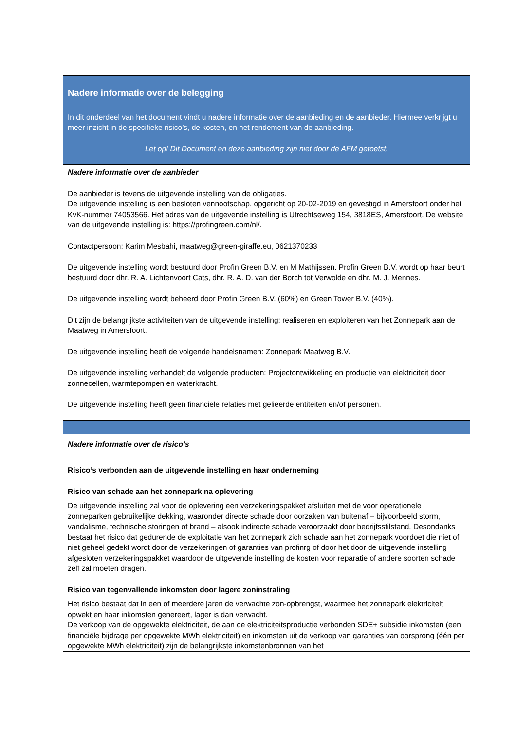Nadere informatie over de belegging
In dit onderdeel van het document vindt u nadere informatie over de aanbieding en de aanbieder. Hiermee verkrijgt u meer inzicht in de specifieke risico’s, de kosten, en het rendement van de aanbieding.
Let op! Dit Document en deze aanbieding zijn niet door de AFM getoetst.
Nadere informatie over de aanbieder
De aanbieder is tevens de uitgevende instelling van de obligaties.
De uitgevende instelling is een besloten vennootschap, opgericht op 20-02-2019 en gevestigd in Amersfoort onder het KvK-nummer 74053566. Het adres van de uitgevende instelling is Utrechtseweg 154, 3818ES, Amersfoort. De website van de uitgevende instelling is: https://profingreen.com/nl/.
Contactpersoon: Karim Mesbahi, maatweg@green-giraffe.eu, 0621370233
De uitgevende instelling wordt bestuurd door Profin Green B.V. en M Mathijssen. Profin Green B.V. wordt op haar beurt bestuurd door dhr. R. A. Lichtenvoort Cats, dhr. R. A. D. van der Borch tot Verwolde en dhr. M. J. Mennes.
De uitgevende instelling wordt beheerd door Profin Green B.V. (60%) en Green Tower B.V. (40%).
Dit zijn de belangrijkste activiteiten van de uitgevende instelling: realiseren en exploiteren van het Zonnepark aan de Maatweg in Amersfoort.
De uitgevende instelling heeft de volgende handelsnamen: Zonnepark Maatweg B.V.
De uitgevende instelling verhandelt de volgende producten: Projectontwikkeling en productie van elektriciteit door zonnecellen, warmtepompen en waterkracht.
De uitgevende instelling heeft geen financiële relaties met gelieerde entiteiten en/of personen.
Nadere informatie over de risico’s
Risico’s verbonden aan de uitgevende instelling en haar onderneming
Risico van schade aan het zonnepark na oplevering
De uitgevende instelling zal voor de oplevering een verzekeringspakket afsluiten met de voor operationele zonneparken gebruikelijke dekking, waaronder directe schade door oorzaken van buitenaf – bijvoorbeeld storm, vandalisme, technische storingen of brand – alsook indirecte schade veroorzaakt door bedrijfsstilstand. Desondanks bestaat het risico dat gedurende de exploitatie van het zonnepark zich schade aan het zonnepark voordoet die niet of niet geheel gedekt wordt door de verzekeringen of garanties van profinrg of door het door de uitgevende instelling afgesloten verzekeringspakket waardoor de uitgevende instelling de kosten voor reparatie of andere soorten schade zelf zal moeten dragen.
Risico van tegenvallende inkomsten door lagere zoninstraling
Het risico bestaat dat in een of meerdere jaren de verwachte zon-opbrengst, waarmee het zonnepark elektriciteit opwekt en haar inkomsten genereert, lager is dan verwacht.
De verkoop van de opgewekte elektriciteit, de aan de elektriciteitsproductie verbonden SDE+ subsidie inkomsten (een financiële bijdrage per opgewekte MWh elektriciteit) en inkomsten uit de verkoop van garanties van oorsprong (één per opgewekte MWh elektriciteit) zijn de belangrijkste inkomstenbronnen van het